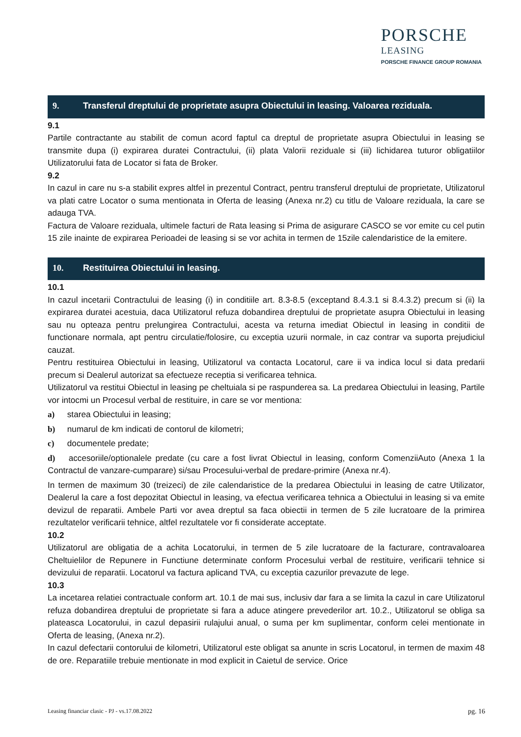PORSCHE
LEASING
PORSCHE FINANCE GROUP ROMANIA
9. Transferul dreptului de proprietate asupra Obiectului in leasing. Valoarea reziduala.
9.1
Partile contractante au stabilit de comun acord faptul ca dreptul de proprietate asupra Obiectului in leasing se transmite dupa (i) expirarea duratei Contractului, (ii) plata Valorii reziduale si (iii) lichidarea tuturor obligatiilor Utilizatorului fata de Locator si fata de Broker.
9.2
In cazul in care nu s-a stabilit expres altfel in prezentul Contract, pentru transferul dreptului de proprietate, Utilizatorul va plati catre Locator o suma mentionata in Oferta de leasing (Anexa nr.2) cu titlu de Valoare reziduala, la care se adauga TVA.
Factura de Valoare reziduala, ultimele facturi de Rata leasing si Prima de asigurare CASCO se vor emite cu cel putin 15 zile inainte de expirarea Perioadei de leasing si se vor achita in termen de 15zile calendaristice de la emitere.
10. Restituirea Obiectului in leasing.
10.1
In cazul incetarii Contractului de leasing (i) in conditiile art. 8.3-8.5 (exceptand 8.4.3.1 si 8.4.3.2) precum si (ii) la expirarea duratei acestuia, daca Utilizatorul refuza dobandirea dreptului de proprietate asupra Obiectului in leasing sau nu opteaza pentru prelungirea Contractului, acesta va returna imediat Obiectul in leasing in conditii de functionare normala, apt pentru circulatie/folosire, cu exceptia uzurii normale, in caz contrar va suporta prejudiciul cauzat.
Pentru restituirea Obiectului in leasing, Utilizatorul va contacta Locatorul, care ii va indica locul si data predarii precum si Dealerul autorizat sa efectueze receptia si verificarea tehnica.
Utilizatorul va restitui Obiectul in leasing pe cheltuiala si pe raspunderea sa. La predarea Obiectului in leasing, Partile vor intocmi un Procesul verbal de restituire, in care se vor mentiona:
a) starea Obiectului in leasing;
b) numarul de km indicati de contorul de kilometri;
c) documentele predate;
d) accesoriile/optionalele predate (cu care a fost livrat Obiectul in leasing, conform ComenziiAuto (Anexa 1 la Contractul de vanzare-cumparare) si/sau Procesului-verbal de predare-primire (Anexa nr.4).
In termen de maximum 30 (treizeci) de zile calendaristice de la predarea Obiectului in leasing de catre Utilizator, Dealerul la care a fost depozitat Obiectul in leasing, va efectua verificarea tehnica a Obiectului in leasing si va emite devizul de reparatii. Ambele Parti vor avea dreptul sa faca obiectii in termen de 5 zile lucratoare de la primirea rezultatelor verificarii tehnice, altfel rezultatele vor fi considerate acceptate.
10.2
Utilizatorul are obligatia de a achita Locatorului, in termen de 5 zile lucratoare de la facturare, contravaloarea Cheltuielilor de Repunere in Functiune determinate conform Procesului verbal de restituire, verificarii tehnice si devizului de reparatii. Locatorul va factura aplicand TVA, cu exceptia cazurilor prevazute de lege.
10.3
La incetarea relatiei contractuale conform art. 10.1 de mai sus, inclusiv dar fara a se limita la cazul in care Utilizatorul refuza dobandirea dreptului de proprietate si fara a aduce atingere prevederilor art. 10.2., Utilizatorul se obliga sa plateasca Locatorului, in cazul depasirii rulajului anual, o suma per km suplimentar, conform celei mentionate in Oferta de leasing, (Anexa nr.2).
In cazul defectarii contorului de kilometri, Utilizatorul este obligat sa anunte in scris Locatorul, in termen de maxim 48 de ore. Reparatiile trebuie mentionate in mod explicit in Caietul de service. Orice
Leasing financiar clasic - PJ - vs.17.08.2022 pg. 16